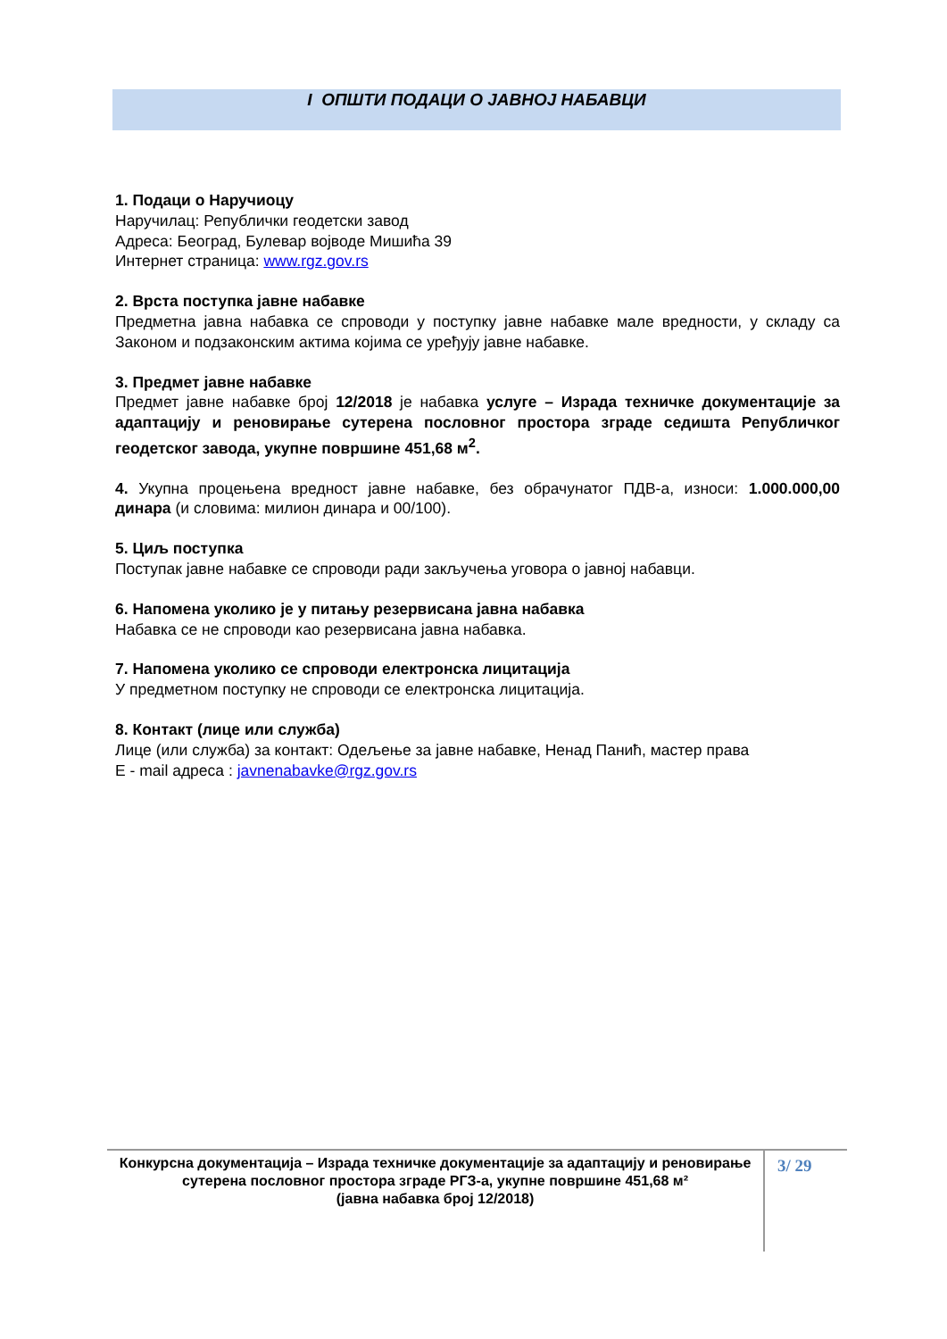I ОПШТИ ПОДАЦИ О ЈАВНОЈ НАБАВЦИ
1. Подаци о Наручиоцу
Наручилац: Републички геодетски завод
Адреса: Београд, Булевар војводе Мишића 39
Интернет страница: www.rgz.gov.rs
2. Врста поступка јавне набавке
Предметна јавна набавка се спроводи у поступку јавне набавке мале вредности, у складу са Законом и подзаконским актима којима се уређују јавне набавке.
3. Предмет јавне набавке
Предмет јавне набавке број 12/2018 је набавка услуге – Израда техничке документације за адаптацију и реновирање сутерена пословног простора зграде седишта Републичког геодетског завода, укупне површине 451,68 м<sup>2</sup>.
4. Укупна процењена вредност јавне набавке, без обрачунатог ПДВ-а, износи: 1.000.000,00 динара (и словима: милион динара и 00/100).
5. Циљ поступка
Поступак јавне набавке се спроводи ради закључења уговора о јавној набавци.
6. Напомена уколико је у питању резервисана јавна набавка
Набавка се не спроводи као резервисана јавна набавка.
7. Напомена уколико се спроводи електронска лицитација
У предметном поступку не спроводи се електронска лицитација.
8. Контакт (лице или служба)
Лице (или служба) за контакт: Одељење за јавне набавке, Ненад Панић, мастер права
Е - mail адреса : javnenabavke@rgz.gov.rs
Конкурсна документација – Израда техничке документације за адаптацију и реновирање сутерена пословног простора зграде РГЗ-а, укупне површине 451,68 м²
(јавна набавка број 12/2018)
3/ 29